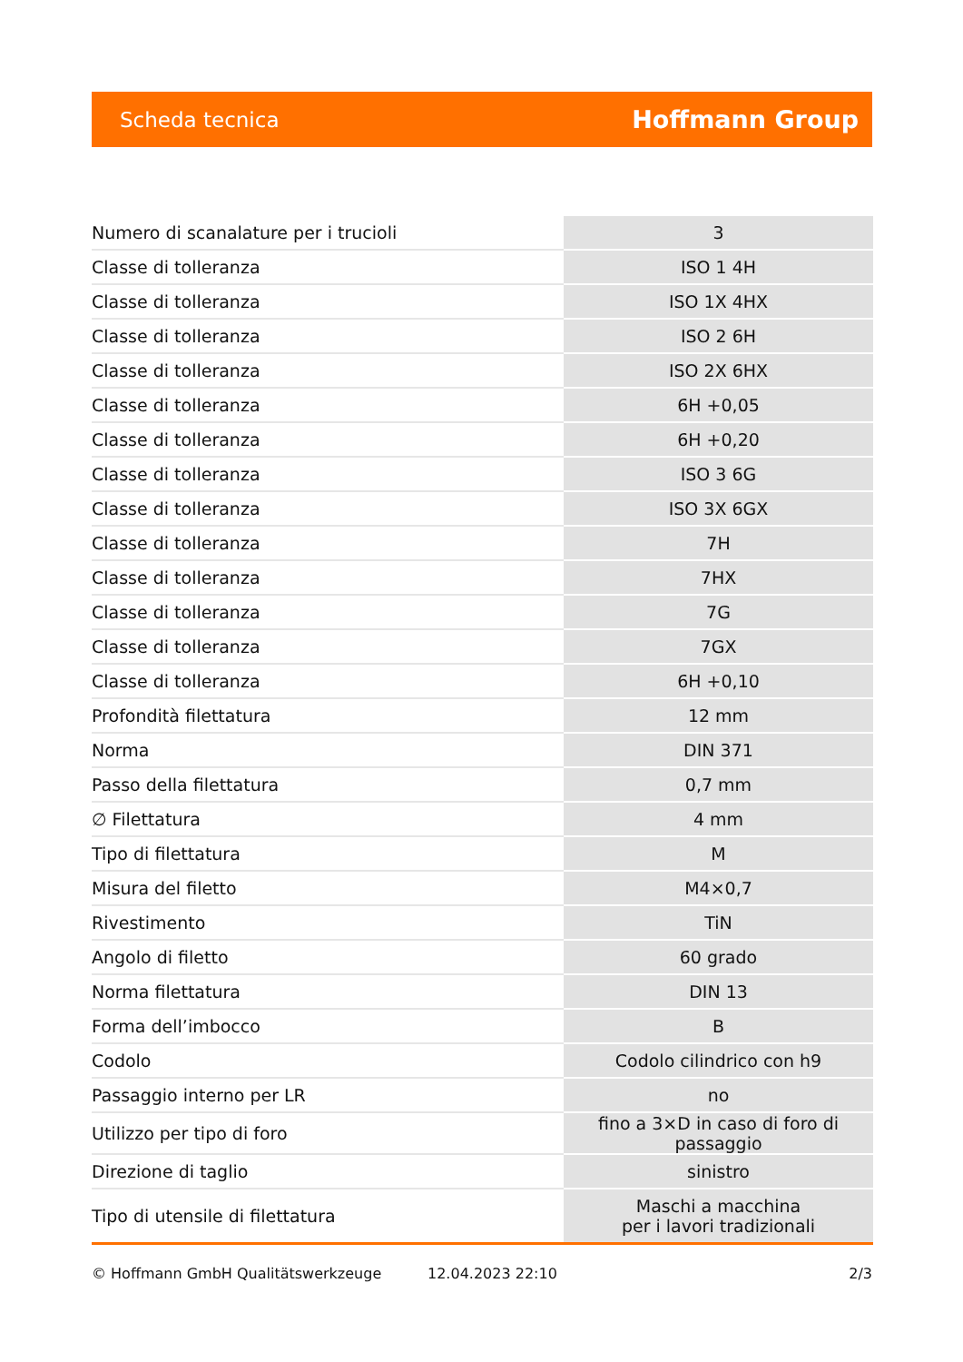Scheda tecnica Hoffmann Group
| Numero di scanalature per i trucioli | 3 |
| Classe di tolleranza | ISO 1 4H |
| Classe di tolleranza | ISO 1X 4HX |
| Classe di tolleranza | ISO 2 6H |
| Classe di tolleranza | ISO 2X 6HX |
| Classe di tolleranza | 6H +0,05 |
| Classe di tolleranza | 6H +0,20 |
| Classe di tolleranza | ISO 3 6G |
| Classe di tolleranza | ISO 3X 6GX |
| Classe di tolleranza | 7H |
| Classe di tolleranza | 7HX |
| Classe di tolleranza | 7G |
| Classe di tolleranza | 7GX |
| Classe di tolleranza | 6H +0,10 |
| Profondità filettatura | 12 mm |
| Norma | DIN 371 |
| Passo della filettatura | 0,7 mm |
| ∅ Filettatura | 4 mm |
| Tipo di filettatura | M |
| Misura del filetto | M4×0,7 |
| Rivestimento | TiN |
| Angolo di filetto | 60 grado |
| Norma filettatura | DIN 13 |
| Forma dell’imbocco | B |
| Codolo | Codolo cilindrico con h9 |
| Passaggio interno per LR | no |
| Utilizzo per tipo di foro | fino a 3×D in caso di foro di passaggio |
| Direzione di taglio | sinistro |
| Tipo di utensile di filettatura | Maschi a macchina per i lavori tradizionali |
© Hoffmann GmbH Qualitätswerkzeuge 12.04.2023 22:10 2/3